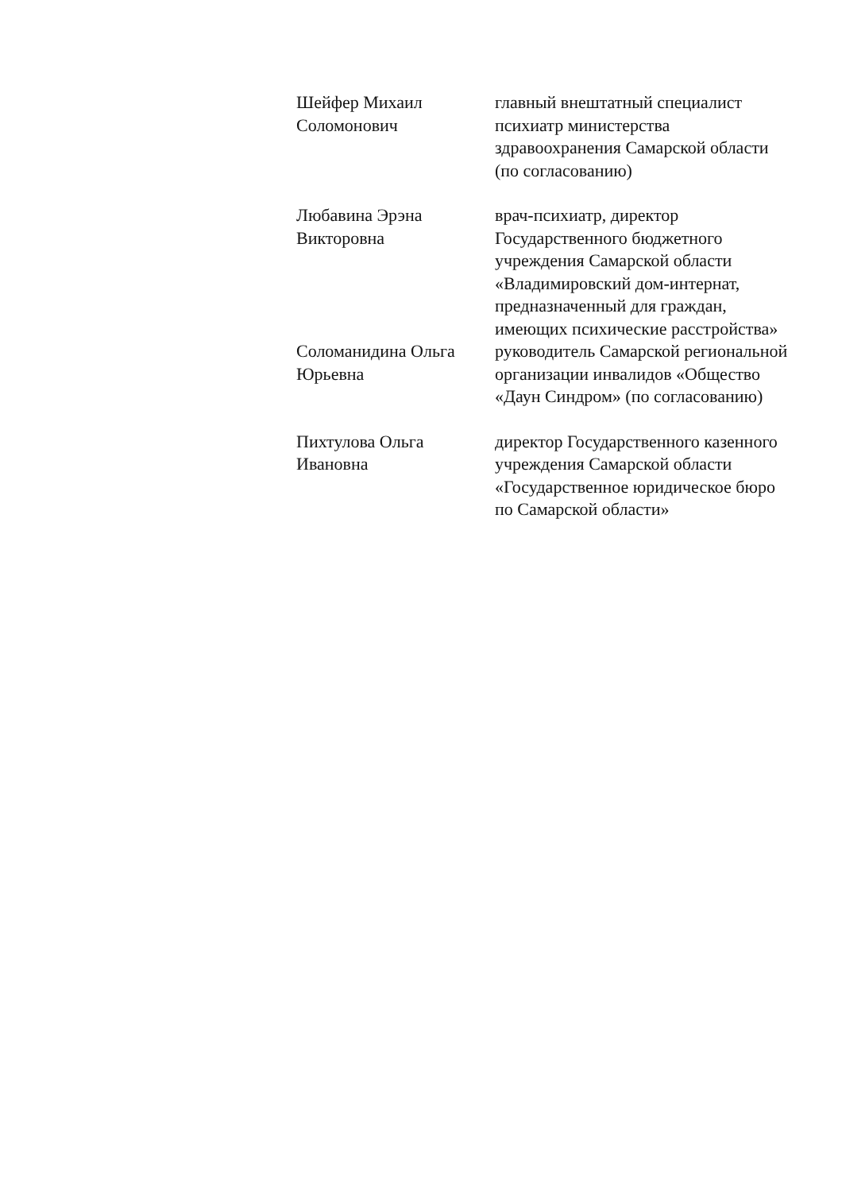Шейфер Михаил
Соломонович
главный внештатный специалист психиатр министерства здравоохранения Самарской области
(по согласованию)
Любавина Эрэна
Викторовна
врач-психиатр, директор Государственного бюджетного учреждения Самарской области «Владимировский дом-интернат, предназначенный для граждан, имеющих психические расстройства»
Соломанидина Ольга
Юрьевна
руководитель Самарской региональной организации инвалидов «Общество «Даун Синдром» (по согласованию)
Пихтулова Ольга
Ивановна
директор Государственного казенного учреждения Самарской области «Государственное юридическое бюро по Самарской области»